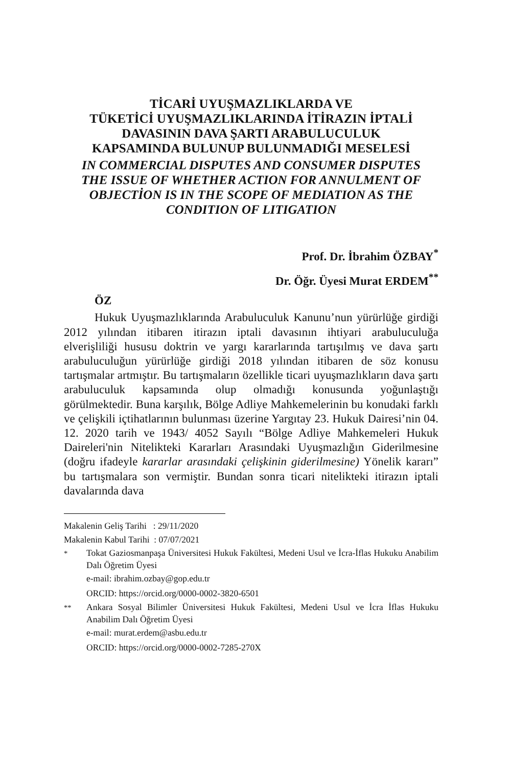TİCARİ UYUŞMAZLIKLARDA VE
TÜKETİCİ UYUŞMAZLIKLARINDA İTİRAZIN İPTALİ
DAVASININ DAVA ŞARTI ARABULUCULUK
KAPSAMINDA BULUNUP BULUNMADIĞI MESELESİ
IN COMMERCIAL DISPUTES AND CONSUMER DISPUTES
THE ISSUE OF WHETHER ACTION FOR ANNULMENT OF
OBJECTİON IS IN THE SCOPE OF MEDIATION AS THE
CONDITION OF LITIGATION
Prof. Dr. İbrahim ÖZBAY<sup>*</sup>
Dr. Öğr. Üyesi Murat ERDEM<sup>**</sup>
ÖZ
Hukuk Uyuşmazlıklarında Arabuluculuk Kanunu’nun yürürlüğe girdiği 2012 yılından itibaren itirazın iptali davasının ihtiyari arabuluculuğa elverişliliği hususu doktrin ve yargı kararlarında tartışılmış ve dava şartı arabuluculuğun yürürlüğe girdiği 2018 yılından itibaren de söz konusu tartışmalar artmıştır. Bu tartışmaların özellikle ticari uyuşmazlıkların dava şartı arabuluculuk kapsamında olup olmadığı konusunda yoğunlaştığı görülmektedir. Buna karşılık, Bölge Adliye Mahkemelerinin bu konudaki farklı ve çelişkili içtihatlarının bulunması üzerine Yargıtay 23. Hukuk Dairesi’nin 04. 12. 2020 tarih ve 1943/ 4052 Sayılı “Bölge Adliye Mahkemeleri Hukuk Daireleri'nin Nitelikteki Kararları Arasındaki Uyuşmazlığın Giderilmesine (doğru ifadeyle kararlar arasındaki çelişkinin giderilmesine) Yönelik kararı” bu tartışmalara son vermiştir. Bundan sonra ticari nitelikteki itirazın iptali davalarında dava
Makalenin Geliş Tarihi : 29/11/2020
Makalenin Kabul Tarihi : 07/07/2021
<sup>*</sup>
Tokat Gaziosmanpaşa Üniversitesi Hukuk Fakültesi, Medeni Usul ve İcra-İflas Hukuku Anabilim Dalı Öğretim Üyesi
e-mail: ibrahim.ozbay@gop.edu.tr
ORCID: https://orcid.org/0000-0002-3820-6501
<sup>**</sup>
Ankara Sosyal Bilimler Üniversitesi Hukuk Fakültesi, Medeni Usul ve İcra İflas Hukuku Anabilim Dalı Öğretim Üyesi
e-mail: murat.erdem@asbu.edu.tr
ORCID: https://orcid.org/0000-0002-7285-270X